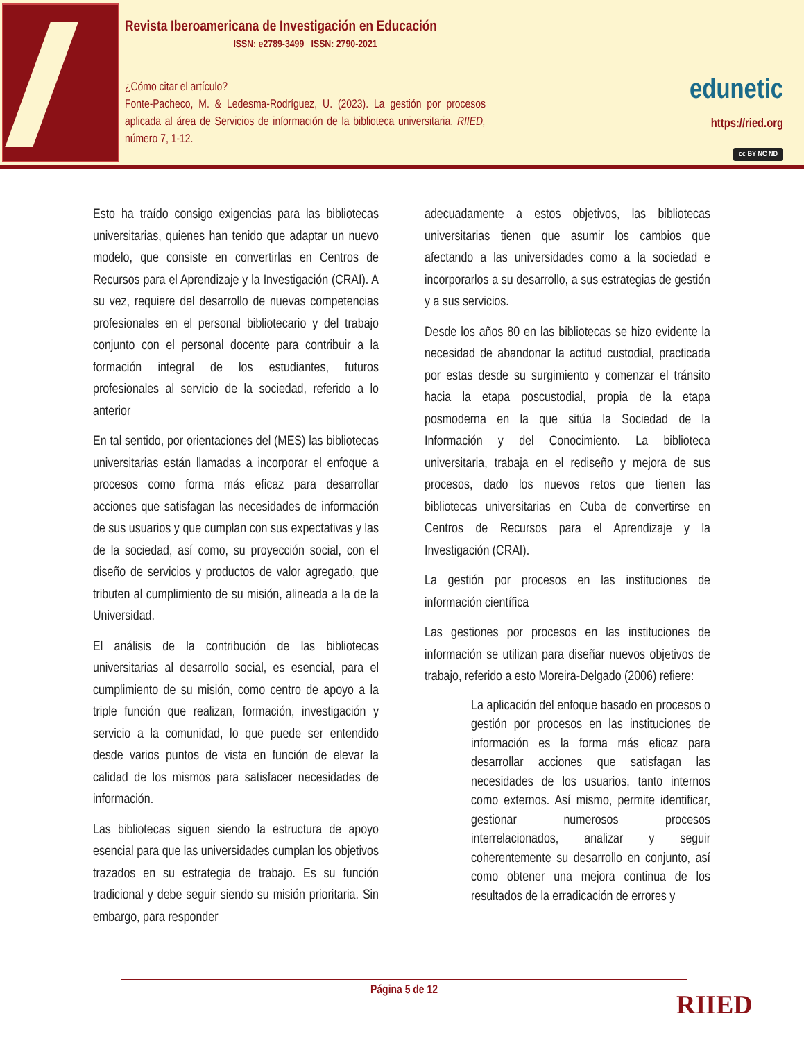Revista Iberoamericana de Investigación en Educación
ISSN: e2789-3499 ISSN: 2790-2021
¿Cómo citar el artículo?
Fonte-Pacheco, M. & Ledesma-Rodríguez, U. (2023). La gestión por procesos aplicada al área de Servicios de información de la biblioteca universitaria. RIIED, número 7, 1-12.
edunetic
https://ried.org
cc BY NC ND
Esto ha traído consigo exigencias para las bibliotecas universitarias, quienes han tenido que adaptar un nuevo modelo, que consiste en convertirlas en Centros de Recursos para el Aprendizaje y la Investigación (CRAI). A su vez, requiere del desarrollo de nuevas competencias profesionales en el personal bibliotecario y del trabajo conjunto con el personal docente para contribuir a la formación integral de los estudiantes, futuros profesionales al servicio de la sociedad, referido a lo anterior
En tal sentido, por orientaciones del (MES) las bibliotecas universitarias están llamadas a incorporar el enfoque a procesos como forma más eficaz para desarrollar acciones que satisfagan las necesidades de información de sus usuarios y que cumplan con sus expectativas y las de la sociedad, así como, su proyección social, con el diseño de servicios y productos de valor agregado, que tributen al cumplimiento de su misión, alineada a la de la Universidad.
El análisis de la contribución de las bibliotecas universitarias al desarrollo social, es esencial, para el cumplimiento de su misión, como centro de apoyo a la triple función que realizan, formación, investigación y servicio a la comunidad, lo que puede ser entendido desde varios puntos de vista en función de elevar la calidad de los mismos para satisfacer necesidades de información.
Las bibliotecas siguen siendo la estructura de apoyo esencial para que las universidades cumplan los objetivos trazados en su estrategia de trabajo. Es su función tradicional y debe seguir siendo su misión prioritaria. Sin embargo, para responder
adecuadamente a estos objetivos, las bibliotecas universitarias tienen que asumir los cambios que afectando a las universidades como a la sociedad e incorporarlos a su desarrollo, a sus estrategias de gestión y a sus servicios.
Desde los años 80 en las bibliotecas se hizo evidente la necesidad de abandonar la actitud custodial, practicada por estas desde su surgimiento y comenzar el tránsito hacia la etapa poscustodial, propia de la etapa posmoderna en la que sitúa la Sociedad de la Información y del Conocimiento. La biblioteca universitaria, trabaja en el rediseño y mejora de sus procesos, dado los nuevos retos que tienen las bibliotecas universitarias en Cuba de convertirse en Centros de Recursos para el Aprendizaje y la Investigación (CRAI).
La gestión por procesos en las instituciones de información científica
Las gestiones por procesos en las instituciones de información se utilizan para diseñar nuevos objetivos de trabajo, referido a esto Moreira-Delgado (2006) refiere:
La aplicación del enfoque basado en procesos o gestión por procesos en las instituciones de información es la forma más eficaz para desarrollar acciones que satisfagan las necesidades de los usuarios, tanto internos como externos. Así mismo, permite identificar, gestionar numerosos procesos interrelacionados, analizar y seguir coherentemente su desarrollo en conjunto, así como obtener una mejora continua de los resultados de la erradicación de errores y
Página 5 de 12
RIIED